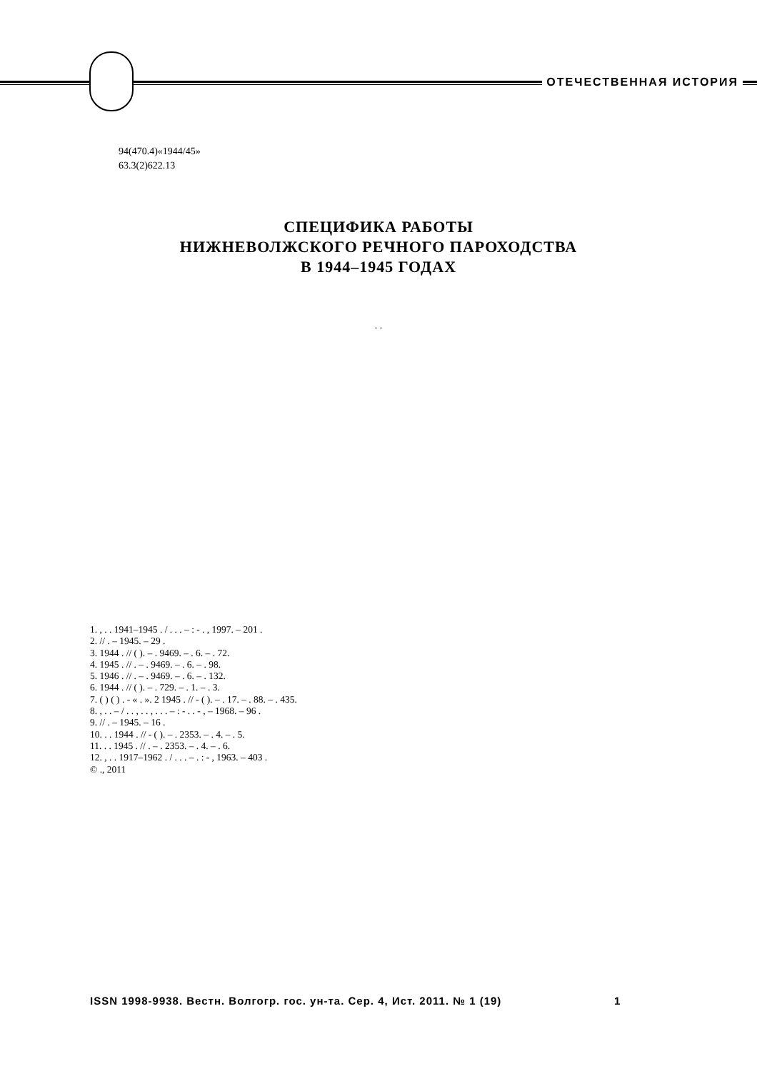ОТЕЧЕСТВЕННАЯ ИСТОРИЯ
94(470.4)«1944/45»
63.3(2)622.13
СПЕЦИФИКА РАБОТЫ
НИЖНЕВОЛЖСКОГО РЕЧНОГО ПАРОХОДСТВА
В 1944–1945 ГОДАХ
. .
1. , . . 1941–1945 . / . . . – : - . , 1997. – 201 .
2. // . – 1945. – 29 .
3. 1944 . // ( ). – . 9469. – . 6. – . 72.
4. 1945 . // . – . 9469. – . 6. – . 98.
5. 1946 . // . – . 9469. – . 6. – . 132.
6. 1944 . // ( ). – . 729. – . 1. – . 3.
7. ( ) ( ) . - « . ». 2 1945 . // - ( ). – . 17. – . 88. – . 435.
8. , . . – / . . , . . , . . . – : - . . - , – 1968. – 96 .
9. // . – 1945. – 16 .
10. . . 1944 . // - ( ). – . 2353. – . 4. – . 5.
11. . . 1945 . // . – . 2353. – . 4. – . 6.
12. , . . 1917–1962 . / . . . – . : - , 1963. – 403 .
© ., 2011
ISSN 1998-9938. Вестн. Волгогр. гос. ун-та. Сер. 4, Ист. 2011. № 1 (19) 1